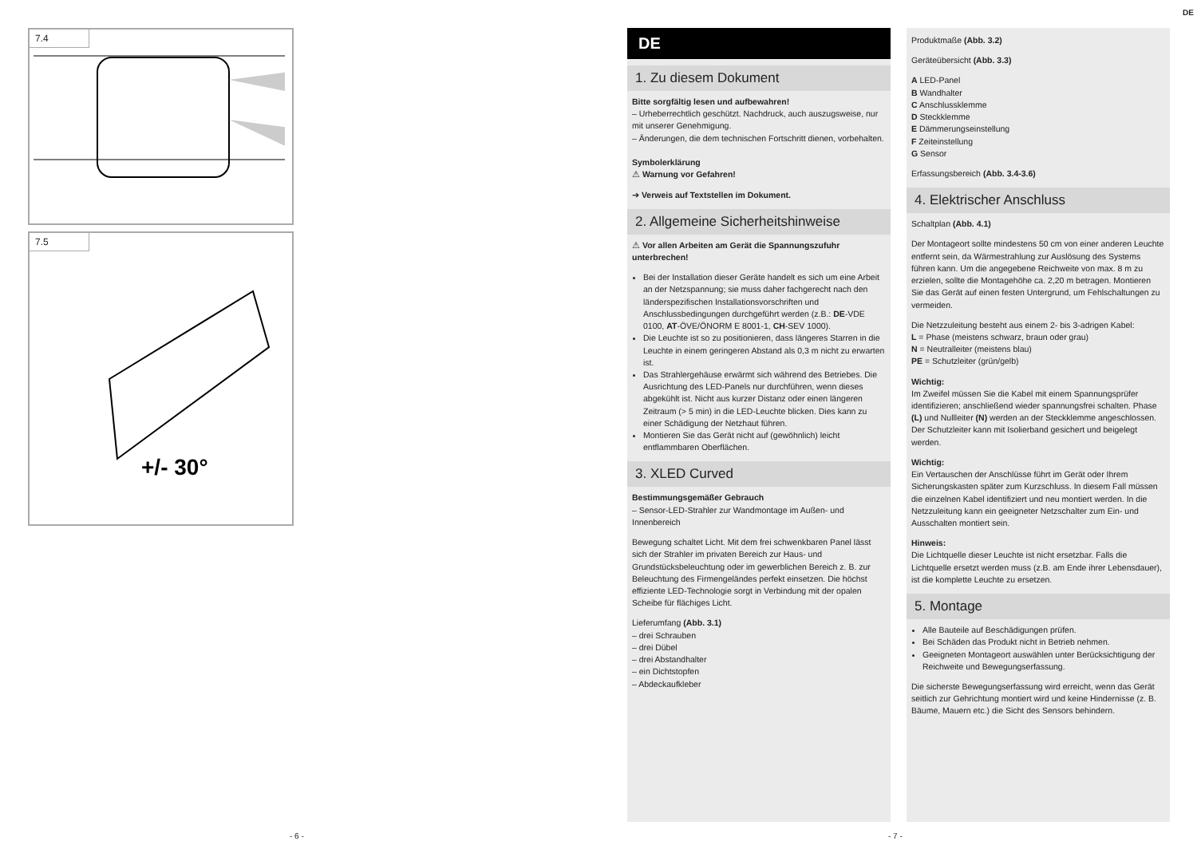DE
7.4
7.5
+/- 30°
DE
1. Zu diesem Dokument
Bitte sorgfältig lesen und aufbewahren!
– Urheberrechtlich geschützt. Nachdruck, auch auszugsweise, nur mit unserer Genehmigung.
– Änderungen, die dem technischen Fortschritt dienen, vorbehalten.
Symbolerklärung
⚠ Warnung vor Gefahren!
➔ Verweis auf Textstellen im Dokument.
2. Allgemeine Sicherheitshinweise
⚠ Vor allen Arbeiten am Gerät die Spannungszufuhr unterbrechen!
Bei der Installation dieser Geräte handelt es sich um eine Arbeit an der Netzspannung; sie muss daher fachgerecht nach den länderspezifischen Installationsvorschriften und Anschlussbedingungen durchgeführt werden (z.B.: DE-VDE 0100, AT-ÖVE/ÖNORM E 8001-1, CH-SEV 1000).
Die Leuchte ist so zu positionieren, dass längeres Starren in die Leuchte in einem geringeren Abstand als 0,3 m nicht zu erwarten ist.
Das Strahlergehäuse erwärmt sich während des Betriebes. Die Ausrichtung des LED-Panels nur durchführen, wenn dieses abgekühlt ist. Nicht aus kurzer Distanz oder einen längeren Zeitraum (> 5 min) in die LED-Leuchte blicken. Dies kann zu einer Schädigung der Netzhaut führen.
Montieren Sie das Gerät nicht auf (gewöhnlich) leicht entflammbaren Oberflächen.
3. XLED Curved
Bestimmungsgemäßer Gebrauch
– Sensor-LED-Strahler zur Wandmontage im Außen- und Innenbereich
Bewegung schaltet Licht. Mit dem frei schwenkbaren Panel lässt sich der Strahler im privaten Bereich zur Haus- und Grundstücksbeleuchtung oder im gewerblichen Bereich z. B. zur Beleuchtung des Firmengeländes perfekt einsetzen. Die höchst effiziente LED-Technologie sorgt in Verbindung mit der opalen Scheibe für flächiges Licht.
Lieferumfang (Abb. 3.1)
– drei Schrauben
– drei Dübel
– drei Abstandhalter
– ein Dichtstopfen
– Abdeckaufkleber
Produktmaße (Abb. 3.2)
Geräteübersicht (Abb. 3.3)
A LED-Panel
B Wandhalter
C Anschlussklemme
D Steckklemme
E Dämmerungseinstellung
F Zeiteinstellung
G Sensor
Erfassungsbereich (Abb. 3.4-3.6)
4. Elektrischer Anschluss
Schaltplan (Abb. 4.1)
Der Montageort sollte mindestens 50 cm von einer anderen Leuchte entfernt sein, da Wärmestrahlung zur Auslösung des Systems führen kann. Um die angegebene Reichweite von max. 8 m zu erzielen, sollte die Montagehöhe ca. 2,20 m betragen. Montieren Sie das Gerät auf einen festen Untergrund, um Fehlschaltungen zu vermeiden.
Die Netzzuleitung besteht aus einem 2- bis 3-adrigen Kabel:
L = Phase (meistens schwarz, braun oder grau)
N = Neutralleiter (meistens blau)
PE = Schutzleiter (grün/gelb)
Wichtig:
Im Zweifel müssen Sie die Kabel mit einem Spannungsprüfer identifizieren; anschließend wieder spannungsfrei schalten. Phase (L) und Nullleiter (N) werden an der Steckklemme angeschlossen. Der Schutzleiter kann mit Isolierband gesichert und beigelegt werden.
Wichtig:
Ein Vertauschen der Anschlüsse führt im Gerät oder Ihrem Sicherungskasten später zum Kurzschluss. In diesem Fall müssen die einzelnen Kabel identifiziert und neu montiert werden. In die Netzzuleitung kann ein geeigneter Netzschalter zum Ein- und Ausschalten montiert sein.
Hinweis:
Die Lichtquelle dieser Leuchte ist nicht ersetzbar. Falls die Lichtquelle ersetzt werden muss (z.B. am Ende ihrer Lebensdauer), ist die komplette Leuchte zu ersetzen.
5. Montage
Alle Bauteile auf Beschädigungen prüfen.
Bei Schäden das Produkt nicht in Betrieb nehmen.
Geeigneten Montageort auswählen unter Berücksichtigung der Reichweite und Bewegungserfassung.
Die sicherste Bewegungserfassung wird erreicht, wenn das Gerät seitlich zur Gehrichtung montiert wird und keine Hindernisse (z. B. Bäume, Mauern etc.) die Sicht des Sensors behindern.
- 6 - - 7 -